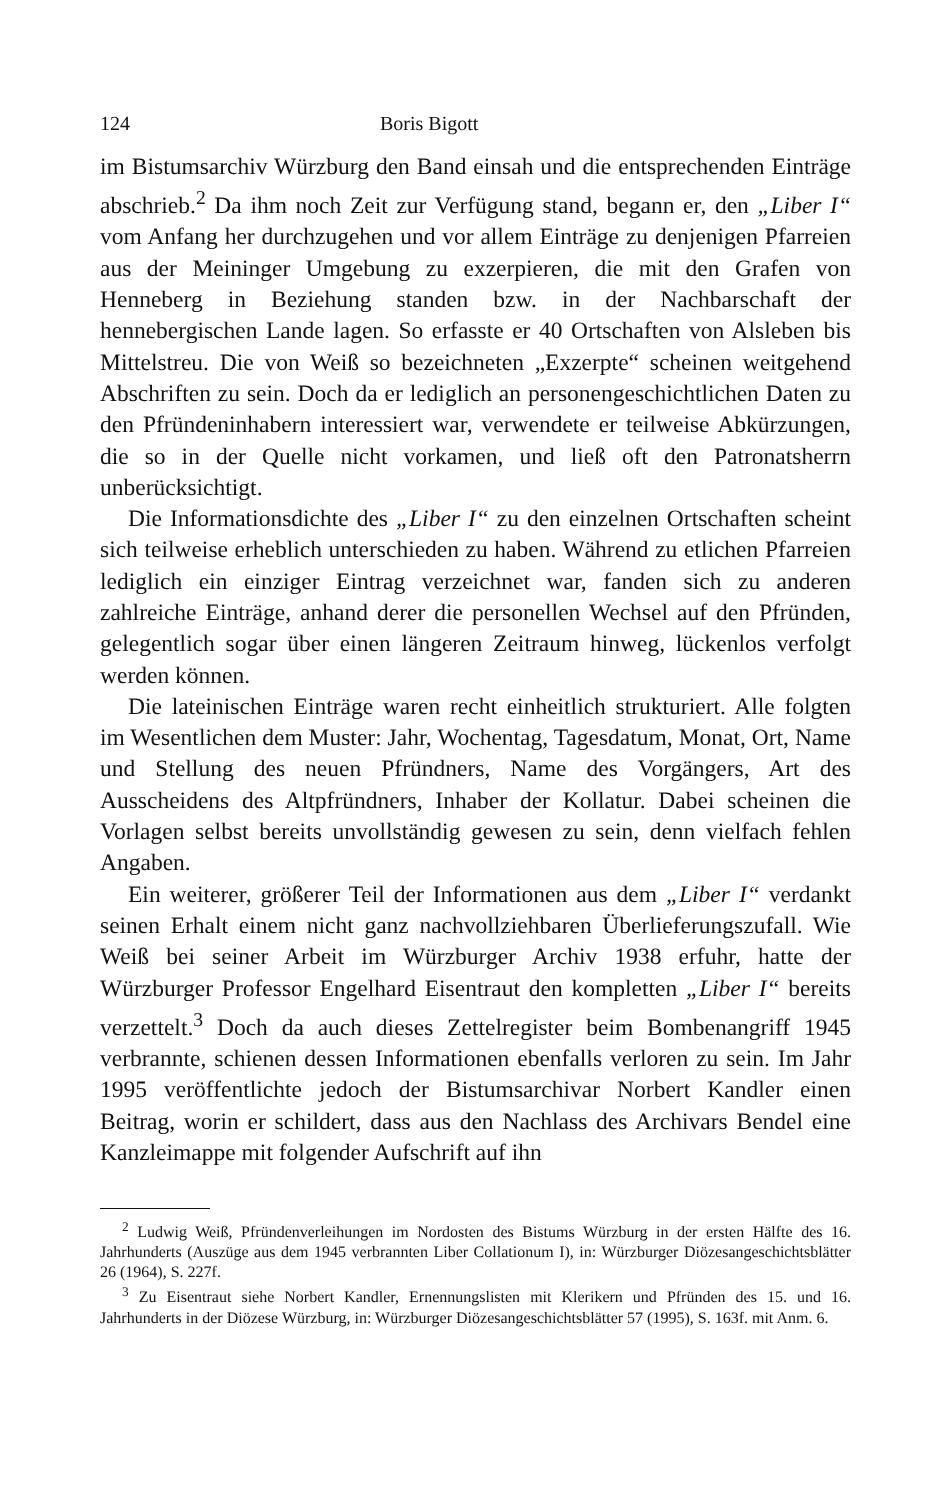124 Boris Bigott
im Bistumsarchiv Würzburg den Band einsah und die entsprechenden Einträge abschrieb.<sup>2</sup> Da ihm noch Zeit zur Verfügung stand, begann er, den „Liber I“ vom Anfang her durchzugehen und vor allem Einträge zu denjenigen Pfarreien aus der Meininger Umgebung zu exzerpieren, die mit den Grafen von Henneberg in Beziehung standen bzw. in der Nachbarschaft der hennebergischen Lande lagen. So erfasste er 40 Ortschaften von Alsleben bis Mittelstreu. Die von Weiß so bezeichneten „Exzerpte“ scheinen weitgehend Abschriften zu sein. Doch da er lediglich an personengeschichtlichen Daten zu den Pfründeninhabern interessiert war, verwendete er teilweise Abkürzungen, die so in der Quelle nicht vorkamen, und ließ oft den Patronatsherrn unberücksichtigt.
Die Informationsdichte des „Liber I“ zu den einzelnen Ortschaften scheint sich teilweise erheblich unterschieden zu haben. Während zu etlichen Pfarreien lediglich ein einziger Eintrag verzeichnet war, fanden sich zu anderen zahlreiche Einträge, anhand derer die personellen Wechsel auf den Pfründen, gelegentlich sogar über einen längeren Zeitraum hinweg, lückenlos verfolgt werden können.
Die lateinischen Einträge waren recht einheitlich strukturiert. Alle folgten im Wesentlichen dem Muster: Jahr, Wochentag, Tagesdatum, Monat, Ort, Name und Stellung des neuen Pfründners, Name des Vorgängers, Art des Ausscheidens des Altpfründners, Inhaber der Kollatur. Dabei scheinen die Vorlagen selbst bereits unvollständig gewesen zu sein, denn vielfach fehlen Angaben.
Ein weiterer, größerer Teil der Informationen aus dem „Liber I“ verdankt seinen Erhalt einem nicht ganz nachvollziehbaren Überlieferungszufall. Wie Weiß bei seiner Arbeit im Würzburger Archiv 1938 erfuhr, hatte der Würzburger Professor Engelhard Eisentraut den kompletten „Liber I“ bereits verzettelt.<sup>3</sup> Doch da auch dieses Zettelregister beim Bombenangriff 1945 verbrannte, schienen dessen Informationen ebenfalls verloren zu sein. Im Jahr 1995 veröffentlichte jedoch der Bistumsarchivar Norbert Kandler einen Beitrag, worin er schildert, dass aus den Nachlass des Archivars Bendel eine Kanzleimappe mit folgender Aufschrift auf ihn
<sup>2</sup> Ludwig Weiß, Pfründenverleihungen im Nordosten des Bistums Würzburg in der ersten Hälfte des 16. Jahrhunderts (Auszüge aus dem 1945 verbrannten Liber Collationum I), in: Würzburger Diözesangeschichtsblätter 26 (1964), S. 227f.
<sup>3</sup> Zu Eisentraut siehe Norbert Kandler, Ernennungslisten mit Klerikern und Pfründen des 15. und 16. Jahrhunderts in der Diözese Würzburg, in: Würzburger Diözesangeschichtsblätter 57 (1995), S. 163f. mit Anm. 6.